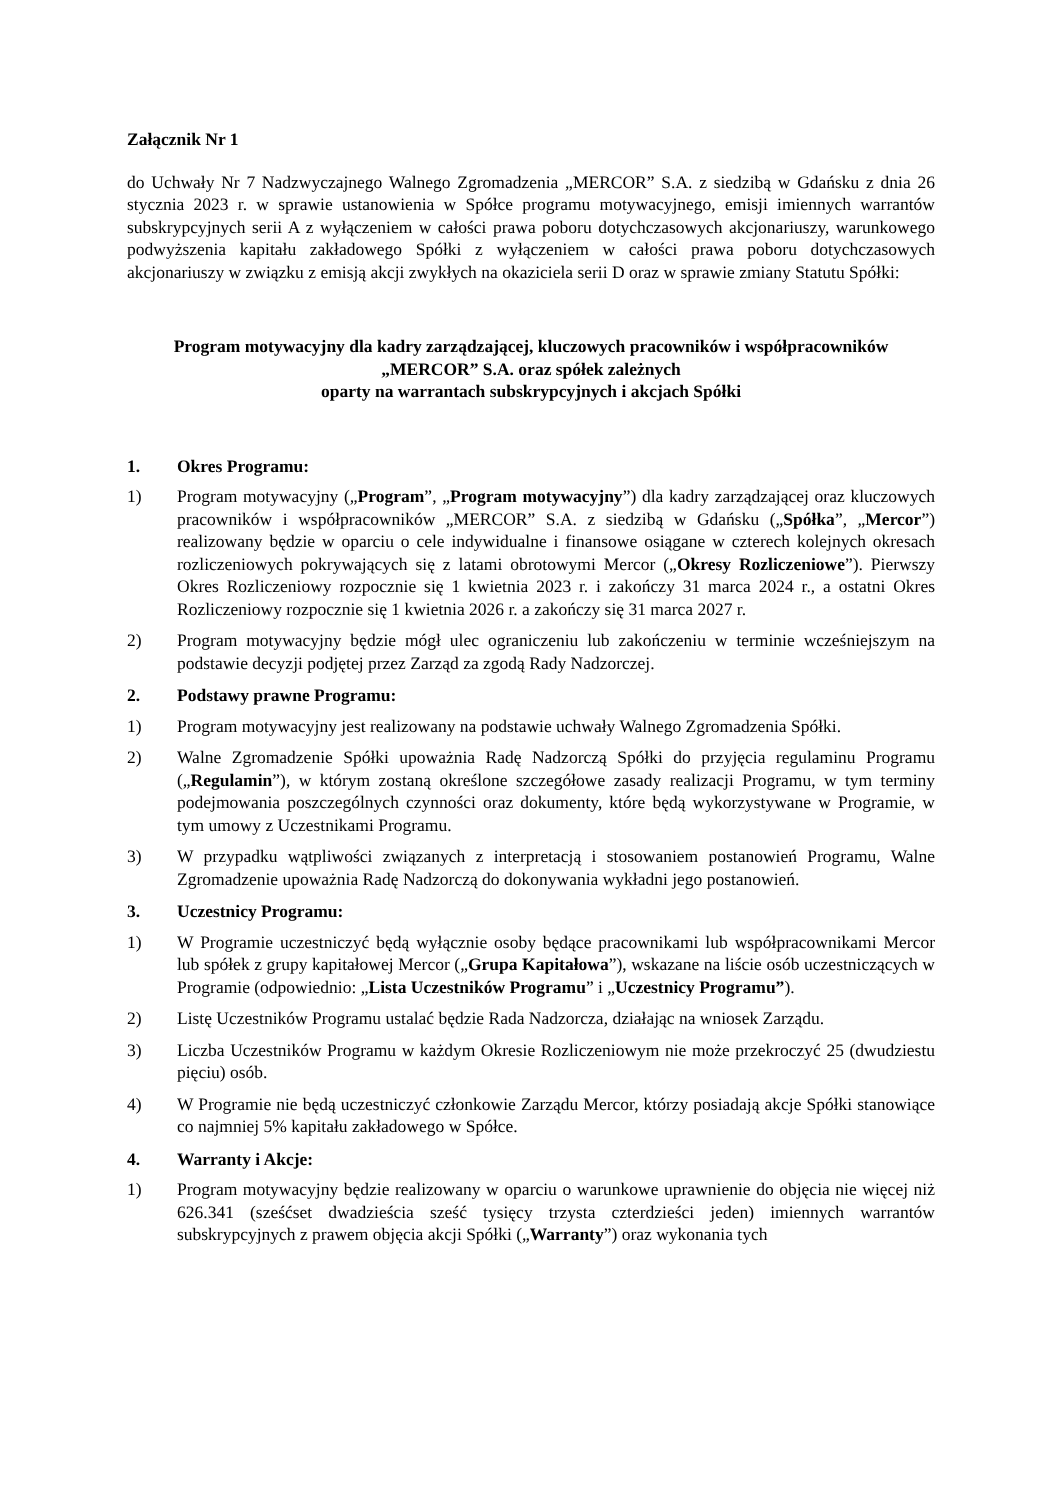Załącznik Nr 1
do Uchwały Nr 7 Nadzwyczajnego Walnego Zgromadzenia „MERCOR” S.A. z siedzibą w Gdańsku z dnia 26 stycznia 2023 r. w sprawie ustanowienia w Spółce programu motywacyjnego, emisji imiennych warrantów subskrypcyjnych serii A z wyłączeniem w całości prawa poboru dotychczasowych akcjonariuszy, warunkowego podwyższenia kapitału zakładowego Spółki z wyłączeniem w całości prawa poboru dotychczasowych akcjonariuszy w związku z emisją akcji zwykłych na okaziciela serii D oraz w sprawie zmiany Statutu Spółki:
Program motywacyjny dla kadry zarządzającej, kluczowych pracowników i współpracowników
„MERCOR” S.A. oraz spółek zależnych
oparty na warrantach subskrypcyjnych i akcjach Spółki
1. Okres Programu:
1) Program motywacyjny („Program”, „Program motywacyjny”) dla kadry zarządzającej oraz kluczowych pracowników i współpracowników „MERCOR” S.A. z siedzibą w Gdańsku („Spółka”, „Mercor”) realizowany będzie w oparciu o cele indywidualne i finansowe osiągane w czterech kolejnych okresach rozliczeniowych pokrywających się z latami obrotowymi Mercor („Okresy Rozliczeniowe”). Pierwszy Okres Rozliczeniowy rozpocznie się 1 kwietnia 2023 r. i zakończy 31 marca 2024 r., a ostatni Okres Rozliczeniowy rozpocznie się 1 kwietnia 2026 r. a zakończy się 31 marca 2027 r.
2) Program motywacyjny będzie mógł ulec ograniczeniu lub zakończeniu w terminie wcześniejszym na podstawie decyzji podjętej przez Zarząd za zgodą Rady Nadzorczej.
2. Podstawy prawne Programu:
1) Program motywacyjny jest realizowany na podstawie uchwały Walnego Zgromadzenia Spółki.
2) Walne Zgromadzenie Spółki upoważnia Radę Nadzorczą Spółki do przyjęcia regulaminu Programu („Regulamin”), w którym zostaną określone szczegółowe zasady realizacji Programu, w tym terminy podejmowania poszczególnych czynności oraz dokumenty, które będą wykorzystywane w Programie, w tym umowy z Uczestnikami Programu.
3) W przypadku wątpliwości związanych z interpretacją i stosowaniem postanowień Programu, Walne Zgromadzenie upoważnia Radę Nadzorczą do dokonywania wykładni jego postanowień.
3. Uczestnicy Programu:
1) W Programie uczestniczyć będą wyłącznie osoby będące pracownikami lub współpracownikami Mercor lub spółek z grupy kapitałowej Mercor („Grupa Kapitałowa”), wskazane na liście osób uczestniczących w Programie (odpowiednio: „Lista Uczestników Programu” i „Uczestnicy Programu”).
2) Listę Uczestników Programu ustalać będzie Rada Nadzorcza, działając na wniosek Zarządu.
3) Liczba Uczestników Programu w każdym Okresie Rozliczeniowym nie może przekroczyć 25 (dwudziestu pięciu) osób.
4) W Programie nie będą uczestniczyć członkowie Zarządu Mercor, którzy posiadają akcje Spółki stanowiące co najmniej 5% kapitału zakładowego w Spółce.
4. Warranty i Akcje:
1) Program motywacyjny będzie realizowany w oparciu o warunkowe uprawnienie do objęcia nie więcej niż 626.341 (sześćset dwadzieścia sześć tysięcy trzysta czterdzieści jeden) imiennych warrantów subskrypcyjnych z prawem objęcia akcji Spółki („Warranty”) oraz wykonania tych